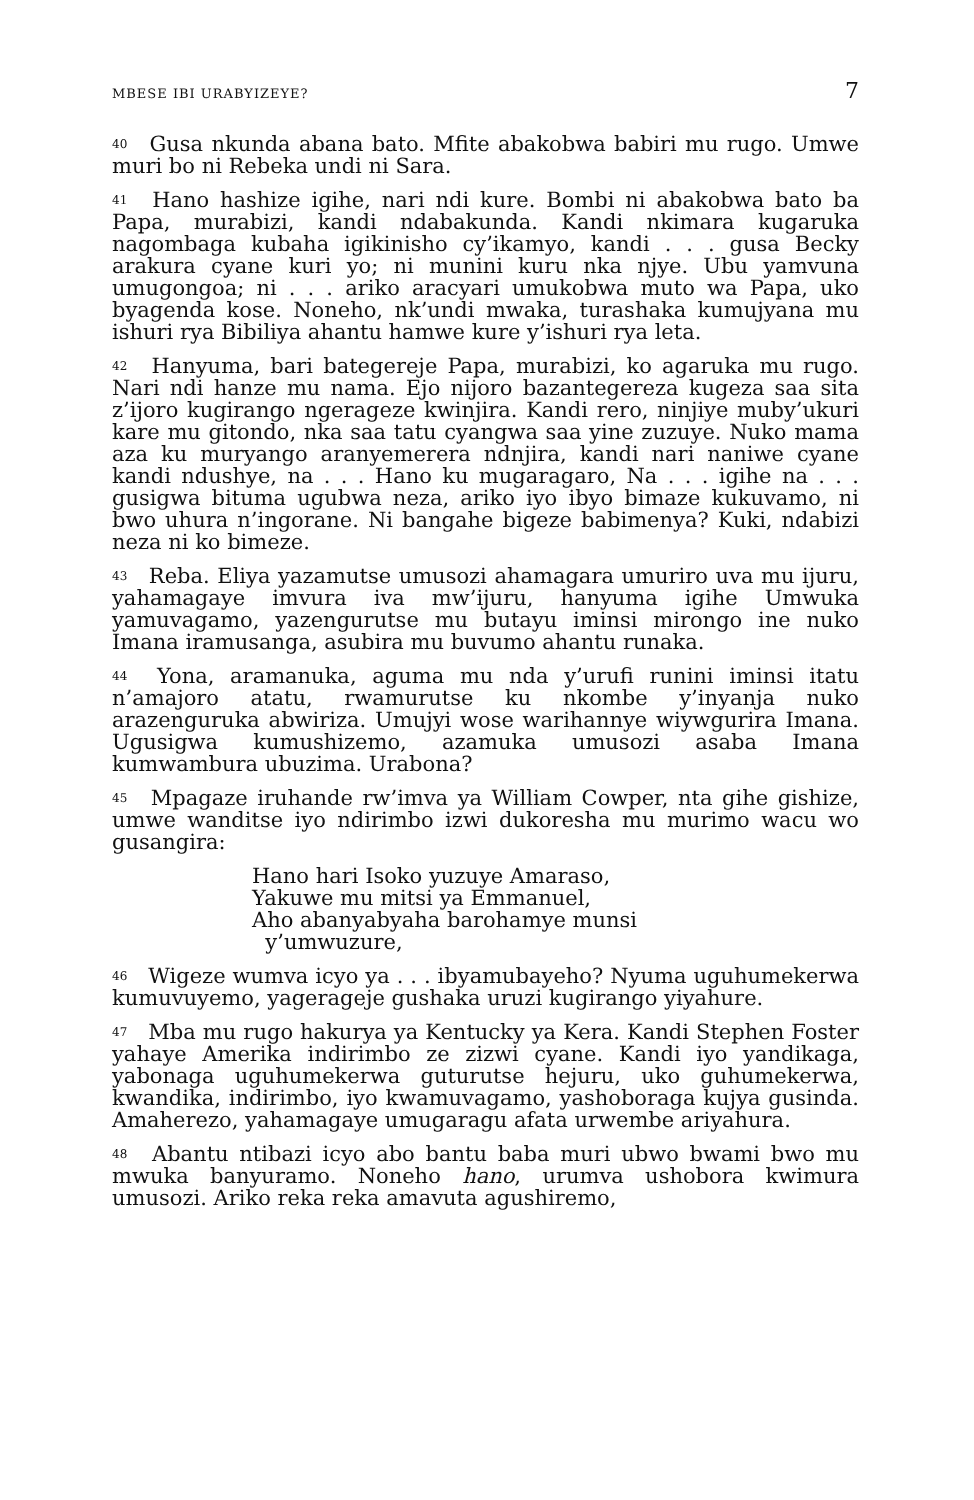MBESE IBI URABYIZEYE? 7
<sup>40</sup> Gusa nkunda abana bato. Mfite abakobwa babiri mu rugo. Umwe muri bo ni Rebeka undi ni Sara.
<sup>41</sup> Hano hashize igihe, nari ndi kure. Bombi ni abakobwa bato ba Papa, murabizi, kandi ndabakunda. Kandi nkimara kugaruka nagombaga kubaha igikinisho cy’ikamyo, kandi . . . gusa Becky arakura cyane kuri yo; ni munini kuru nka njye. Ubu yamvuna umugongoa; ni . . . ariko aracyari umukobwa muto wa Papa, uko byagenda kose. Noneho, nk’undi mwaka, turashaka kumujyana mu ishuri rya Bibiliya ahantu hamwe kure y’ishuri rya leta.
<sup>42</sup> Hanyuma, bari bategereje Papa, murabizi, ko agaruka mu rugo. Nari ndi hanze mu nama. Ejo nijoro bazantegereza kugeza saa sita z’ijoro kugirango ngerageze kwinjira. Kandi rero, ninjiye muby’ukuri kare mu gitondo, nka saa tatu cyangwa saa yine zuzuye. Nuko mama aza ku muryango aranyemerera ndnjira, kandi nari naniwe cyane kandi ndushye, na . . . Hano ku mugaragaro, Na . . . igihe na . . . gusigwa bituma ugubwa neza, ariko iyo ibyo bimaze kukuvamo, ni bwo uhura n’ingorane. Ni bangahe bigeze babimenya? Kuki, ndabizi neza ni ko bimeze.
<sup>43</sup> Reba. Eliya yazamutse umusozi ahamagara umuriro uva mu ijuru, yahamagaye imvura iva mw’ijuru, hanyuma igihe Umwuka yamuvagamo, yazengurutse mu butayu iminsi mirongo ine nuko Imana iramusanga, asubira mu buvumo ahantu runaka.
<sup>44</sup> Yona, aramanuka, aguma mu nda y’urufi runini iminsi itatu n’amajoro atatu, rwamurutse ku nkombe y’inyanja nuko arazenguruka abwiriza. Umujyi wose warihannye wiywgurira Imana. Ugusigwa kumushizemo, azamuka umusozi asaba Imana kumwambura ubuzima. Urabona?
<sup>45</sup> Mpagaze iruhande rw’imva ya William Cowper, nta gihe gishize, umwe wanditse iyo ndirimbo izwi dukoresha mu murimo wacu wo gusangira:
Hano hari Isoko yuzuye Amaraso,
Yakuwe mu mitsi ya Emmanuel,
Aho abanyabyaha barohamye munsi
y’umwuzure,
<sup>46</sup> Wigeze wumva icyo ya . . . ibyamubayeho? Nyuma uguhumekerwa kumuvuyemo, yagerageje gushaka uruzi kugirango yiyahure.
<sup>47</sup> Mba mu rugo hakurya ya Kentucky ya Kera. Kandi Stephen Foster yahaye Amerika indirimbo ze zizwi cyane. Kandi iyo yandikaga, yabonaga uguhumekerwa guturutse hejuru, uko guhumekerwa, kwandika, indirimbo, iyo kwamuvagamo, yashoboraga kujya gusinda. Amaherezo, yahamagaye umugaragu afata urwembe ariyahura.
<sup>48</sup> Abantu ntibazi icyo abo bantu baba muri ubwo bwami bwo mu mwuka banyuramo. Noneho hano, urumva ushobora kwimura umusozi. Ariko reka reka amavuta agushiremo,